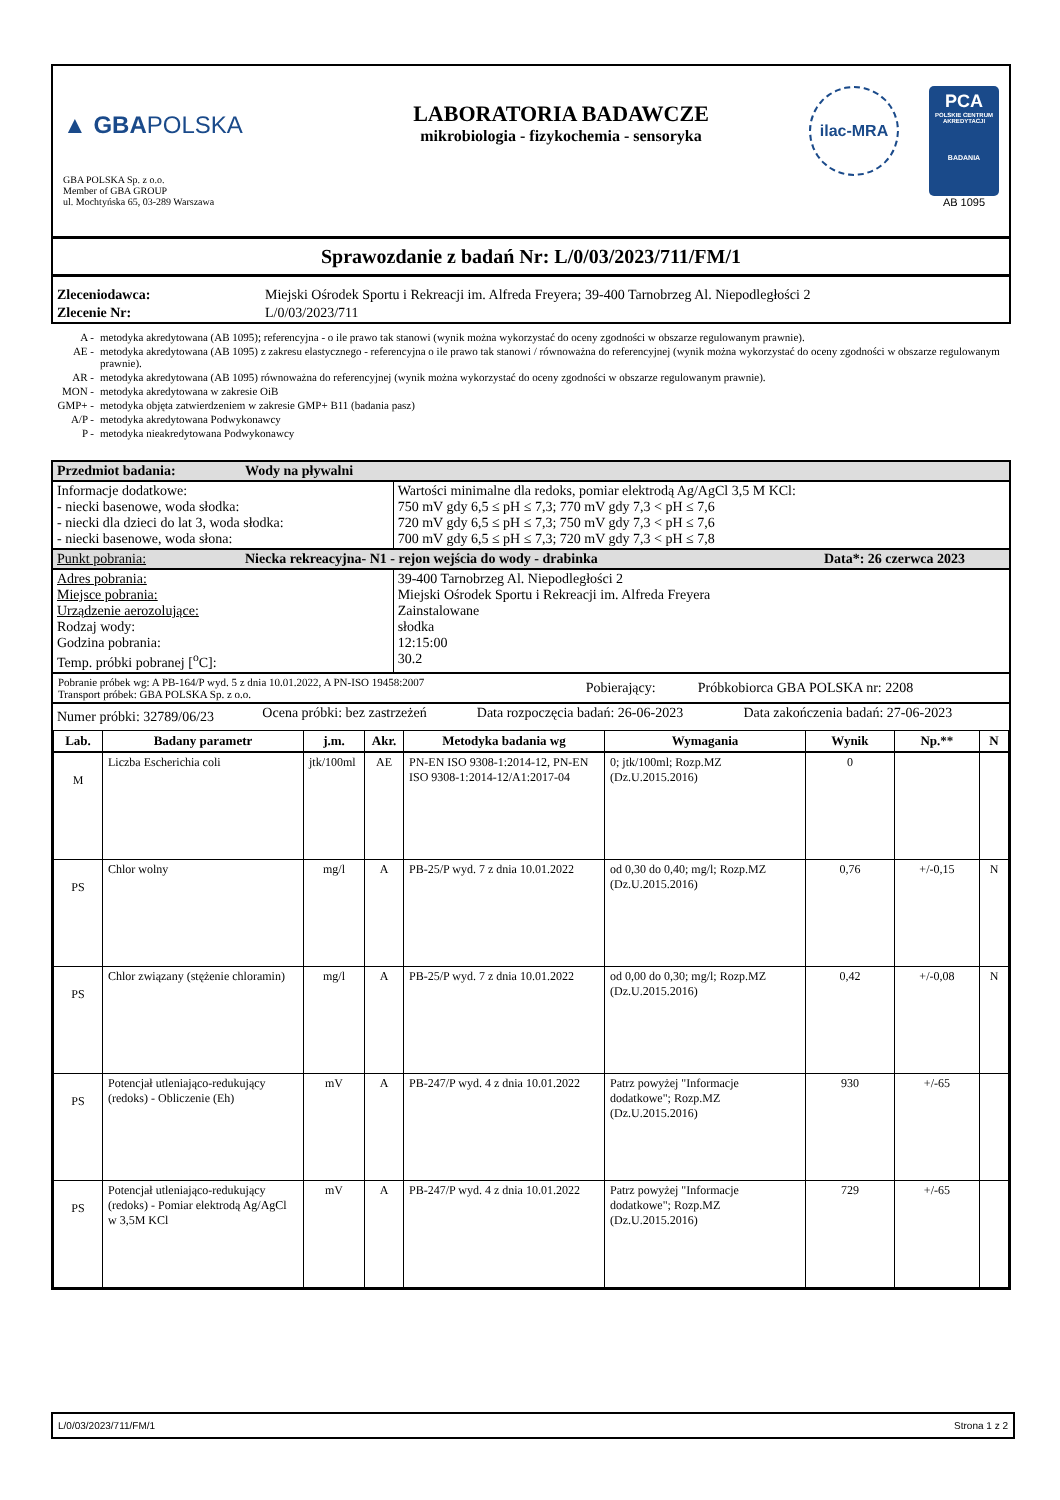▲ GBAPOLSKA
GBA POLSKA Sp. z o.o.
Member of GBA GROUP
ul. Mochtyńska 65, 03-289 Warszawa
LABORATORIA BADAWCZE
mikrobiologia - fizykochemia - sensoryka
ilac-MRA
PCA
POLSKIE CENTRUM AKREDYTACJI
BADANIA
AB 1095
Sprawozdanie z badań Nr: L/0/03/2023/711/FM/1
| Zleceniodawca: | Miejski Ośrodek Sportu i Rekreacji im. Alfreda Freyera; 39-400 Tarnobrzeg Al. Niepodległości 2 |
| Zlecenie Nr: | L/0/03/2023/711 |
| A - | metodyka akredytowana (AB 1095); referencyjna - o ile prawo tak stanowi (wynik można wykorzystać do oceny zgodności w obszarze regulowanym prawnie). |
| AE - | metodyka akredytowana (AB 1095) z zakresu elastycznego - referencyjna o ile prawo tak stanowi / równoważna do referencyjnej (wynik można wykorzystać do oceny zgodności w obszarze regulowanym prawnie). |
| AR - | metodyka akredytowana (AB 1095) równoważna do referencyjnej (wynik można wykorzystać do oceny zgodności w obszarze regulowanym prawnie). |
| MON - | metodyka akredytowana w zakresie OiB |
| GMP+ - | metodyka objęta zatwierdzeniem w zakresie GMP+ B11 (badania pasz) |
| A/P - | metodyka akredytowana Podwykonawcy |
| P - | metodyka nieakredytowana Podwykonawcy |
| Przedmiot badania: | Wody na pływalni | |
| Informacje dodatkowe: - niecki basenowe, woda słodka: - niecki dla dzieci do lat 3, woda słodka: - niecki basenowe, woda słona: | | Wartości minimalne dla redoks, pomiar elektrodą Ag/AgCl 3,5 M KCl: 750 mV gdy 6,5 ≤ pH ≤ 7,3; 770 mV gdy 7,3 < pH ≤ 7,6 720 mV gdy 6,5 ≤ pH ≤ 7,3; 750 mV gdy 7,3 < pH ≤ 7,6 700 mV gdy 6,5 ≤ pH ≤ 7,3; 720 mV gdy 7,3 < pH ≤ 7,8 |
| Punkt pobrania: | Niecka rekreacyjna- N1 - rejon wejścia do wody - drabinka Data*: 26 czerwca 2023 | |
| Adres pobrania: Miejsce pobrania: Urządzenie aerozolujące: Rodzaj wody: Godzina pobrania: Temp. próbki pobranej [<sup>o</sup>C]: | | 39-400 Tarnobrzeg Al. Niepodległości 2 Miejski Ośrodek Sportu i Rekreacji im. Alfreda Freyera Zainstalowane słodka 12:15:00 30.2 |
| Pobranie próbek wg: A PB-164/P wyd. 5 z dnia 10.01.2022, A PN-ISO 19458:2007 Transport próbek: GBA POLSKA Sp. z o.o. | Pobierający: | Próbkobiorca GBA POLSKA nr: 2208 |
| Numer próbki: 32789/06/23 | Ocena próbki: bez zastrzeżeń | Data rozpoczęcia badań: 26-06-2023 | Data zakończenia badań: 27-06-2023 |
| Lab. | Badany parametr | j.m. | Akr. | Metodyka badania wg | Wymagania | Wynik | Np.** | N |
| --- | --- | --- | --- | --- | --- | --- | --- | --- |
| M | Liczba Escherichia coli | jtk/100ml | AE | PN-EN ISO 9308-1:2014-12, PN-EN ISO 9308-1:2014-12/A1:2017-04 | 0; jtk/100ml; Rozp.MZ (Dz.U.2015.2016) | 0 | | |
| PS | Chlor wolny | mg/l | A | PB-25/P wyd. 7 z dnia 10.01.2022 | od 0,30 do 0,40; mg/l; Rozp.MZ (Dz.U.2015.2016) | 0,76 | +/-0,15 | N |
| PS | Chlor związany (stężenie chloramin) | mg/l | A | PB-25/P wyd. 7 z dnia 10.01.2022 | od 0,00 do 0,30; mg/l; Rozp.MZ (Dz.U.2015.2016) | 0,42 | +/-0,08 | N |
| PS | Potencjał utleniająco-redukujący (redoks) - Obliczenie (Eh) | mV | A | PB-247/P wyd. 4 z dnia 10.01.2022 | Patrz powyżej "Informacje dodatkowe"; Rozp.MZ (Dz.U.2015.2016) | 930 | +/-65 | |
| PS | Potencjał utleniająco-redukujący (redoks) - Pomiar elektrodą Ag/AgCl w 3,5M KCl | mV | A | PB-247/P wyd. 4 z dnia 10.01.2022 | Patrz powyżej "Informacje dodatkowe"; Rozp.MZ (Dz.U.2015.2016) | 729 | +/-65 | |
L/0/03/2023/711/FM/1 Strona 1 z 2